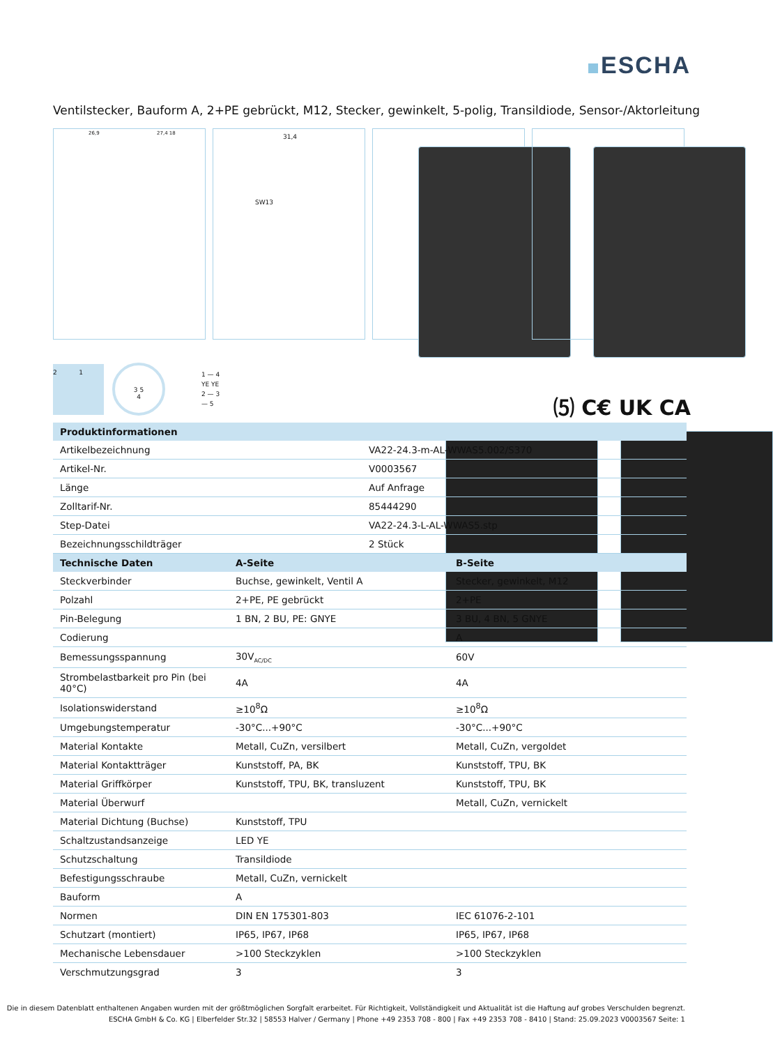ESCHA
Ventilstecker, Bauform A, 2+PE gebrückt, M12, Stecker, gewinkelt, 5-polig, Transildiode, Sensor-/Aktorleitung
26,9 27,4 18
31,4
SW13
2 1
3 5
4
1 — 4
YE YE
2 — 3
— 5
⑸ C€ UK CA
| Produktinformationen | |
| --- | --- |
| Artikelbezeichnung | VA22-24.3-m-AL-WWAS5.002/S370 |
| Artikel-Nr. | V0003567 |
| Länge | Auf Anfrage |
| Zolltarif-Nr. | 85444290 |
| Step-Datei | VA22-24.3-L-AL-WWAS5.stp |
| Bezeichnungsschildträger | 2 Stück |
| Technische Daten | A-Seite | B-Seite |
| --- | --- | --- |
| Steckverbinder | Buchse, gewinkelt, Ventil A | Stecker, gewinkelt, M12 |
| Polzahl | 2+PE, PE gebrückt | 2+PE |
| Pin-Belegung | 1 BN, 2 BU, PE: GNYE | 3 BU, 4 BN, 5 GNYE |
| Codierung | | A |
| Bemessungsspannung | 30V<sub>AC/DC</sub> | 60V |
| Strombelastbarkeit pro Pin (bei 40°C) | 4A | 4A |
| Isolationswiderstand | ≥10<sup>8</sup>Ω | ≥10<sup>8</sup>Ω |
| Umgebungstemperatur | -30°C...+90°C | -30°C...+90°C |
| Material Kontakte | Metall, CuZn, versilbert | Metall, CuZn, vergoldet |
| Material Kontaktträger | Kunststoff, PA, BK | Kunststoff, TPU, BK |
| Material Griffkörper | Kunststoff, TPU, BK, transluzent | Kunststoff, TPU, BK |
| Material Überwurf | | Metall, CuZn, vernickelt |
| Material Dichtung (Buchse) | Kunststoff, TPU | |
| Schaltzustandsanzeige | LED YE | |
| Schutzschaltung | Transildiode | |
| Befestigungsschraube | Metall, CuZn, vernickelt | |
| Bauform | A | |
| Normen | DIN EN 175301-803 | IEC 61076-2-101 |
| Schutzart (montiert) | IP65, IP67, IP68 | IP65, IP67, IP68 |
| Mechanische Lebensdauer | >100 Steckzyklen | >100 Steckzyklen |
| Verschmutzungsgrad | 3 | 3 |
Die in diesem Datenblatt enthaltenen Angaben wurden mit der größtmöglichen Sorgfalt erarbeitet. Für Richtigkeit, Vollständigkeit und Aktualität ist die Haftung auf grobes Verschulden begrenzt.
ESCHA GmbH & Co. KG | Elberfelder Str.32 | 58553 Halver / Germany | Phone +49 2353 708 - 800 | Fax +49 2353 708 - 8410 | Stand: 25.09.2023 V0003567 Seite: 1